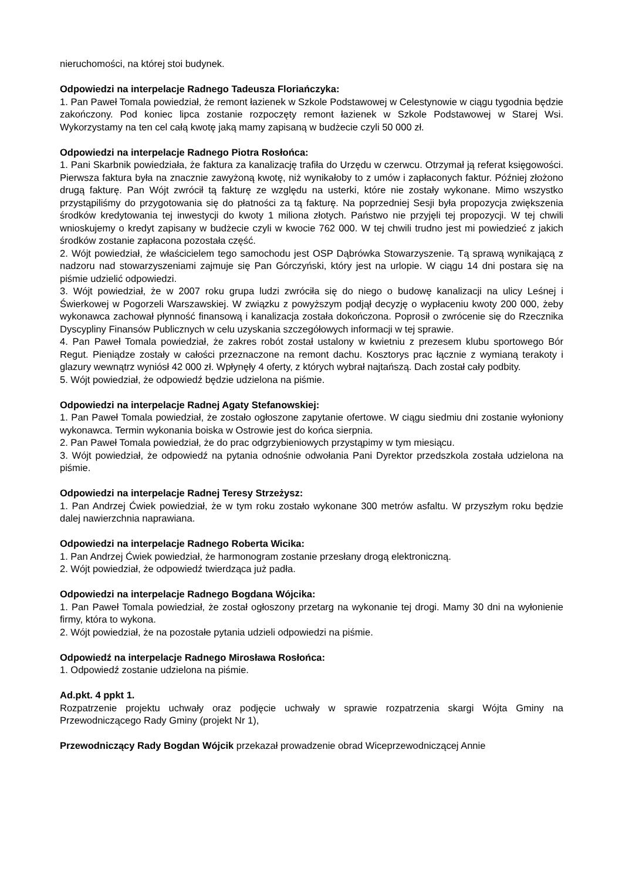nieruchomości, na której stoi budynek.
Odpowiedzi na interpelacje Radnego Tadeusza Floriańczyka:
1. Pan Paweł Tomala powiedział, że remont łazienek w Szkole Podstawowej w Celestynowie w ciągu tygodnia będzie zakończony. Pod koniec lipca zostanie rozpoczęty remont łazienek w Szkole Podstawowej w Starej Wsi. Wykorzystamy na ten cel całą kwotę jaką mamy zapisaną w budżecie czyli 50 000 zł.
Odpowiedzi na interpelacje Radnego Piotra Rosłońca:
1. Pani Skarbnik powiedziała, że faktura za kanalizację trafiła do Urzędu w czerwcu. Otrzymał ją referat księgowości. Pierwsza faktura była na znacznie zawyżoną kwotę, niż wynikałoby to z umów i zapłaconych faktur. Później złożono drugą fakturę. Pan Wójt zwrócił tą fakturę ze względu na usterki, które nie zostały wykonane. Mimo wszystko przystąpiliśmy do przygotowania się do płatności za tą fakturę. Na poprzedniej Sesji była propozycja zwiększenia środków kredytowania tej inwestycji do kwoty 1 miliona złotych. Państwo nie przyjęli tej propozycji. W tej chwili wnioskujemy o kredyt zapisany w budżecie czyli w kwocie 762 000. W tej chwili trudno jest mi powiedzieć z jakich środków zostanie zapłacona pozostała część.
2. Wójt powiedział, że właścicielem tego samochodu jest OSP Dąbrówka Stowarzyszenie. Tą sprawą wynikającą z nadzoru nad stowarzyszeniami zajmuje się Pan Górczyński, który jest na urlopie. W ciągu 14 dni postara się na piśmie udzielić odpowiedzi.
3. Wójt powiedział, że w 2007 roku grupa ludzi zwróciła się do niego o budowę kanalizacji na ulicy Leśnej i Świerkowej w Pogorzeli Warszawskiej. W związku z powyższym podjął decyzję o wypłaceniu kwoty 200 000, żeby wykonawca zachował płynność finansową i kanalizacja została dokończona. Poprosił o zwrócenie się do Rzecznika Dyscypliny Finansów Publicznych w celu uzyskania szczegółowych informacji w tej sprawie.
4. Pan Paweł Tomala powiedział, że zakres robót został ustalony w kwietniu z prezesem klubu sportowego Bór Regut. Pieniądze zostały w całości przeznaczone na remont dachu. Kosztorys prac łącznie z wymianą terakoty i glazury wewnątrz wyniósł 42 000 zł. Wpłynęły 4 oferty, z których wybrał najtańszą. Dach został cały podbity.
5. Wójt powiedział, że odpowiedź będzie udzielona na piśmie.
Odpowiedzi na interpelacje Radnej Agaty Stefanowskiej:
1. Pan Paweł Tomala powiedział, że zostało ogłoszone zapytanie ofertowe. W ciągu siedmiu dni zostanie wyłoniony wykonawca. Termin wykonania boiska w Ostrowie jest do końca sierpnia.
2. Pan Paweł Tomala powiedział, że do prac odgrzybieniowych przystąpimy w tym miesiącu.
3. Wójt powiedział, że odpowiedź na pytania odnośnie odwołania Pani Dyrektor przedszkola została udzielona na piśmie.
Odpowiedzi na interpelacje Radnej Teresy Strzeżysz:
1. Pan Andrzej Ćwiek powiedział, że w tym roku zostało wykonane 300 metrów asfaltu. W przyszłym roku będzie dalej nawierzchnia naprawiana.
Odpowiedzi na interpelacje Radnego Roberta Wicika:
1. Pan Andrzej Ćwiek powiedział, że harmonogram zostanie przesłany drogą elektroniczną.
2. Wójt powiedział, że odpowiedź twierdząca już padła.
Odpowiedzi na interpelacje Radnego Bogdana Wójcika:
1. Pan Paweł Tomala powiedział, że został ogłoszony przetarg na wykonanie tej drogi. Mamy 30 dni na wyłonienie firmy, która to wykona.
2. Wójt powiedział, że na pozostałe pytania udzieli odpowiedzi na piśmie.
Odpowiedź na interpelacje Radnego Mirosława Rosłońca:
1. Odpowiedź zostanie udzielona na piśmie.
Ad.pkt. 4 ppkt 1.
Rozpatrzenie projektu uchwały oraz podjęcie uchwały w sprawie rozpatrzenia skargi Wójta Gminy na Przewodniczącego Rady Gminy (projekt Nr 1),
Przewodniczący Rady Bogdan Wójcik przekazał prowadzenie obrad Wiceprzewodniczącej Annie